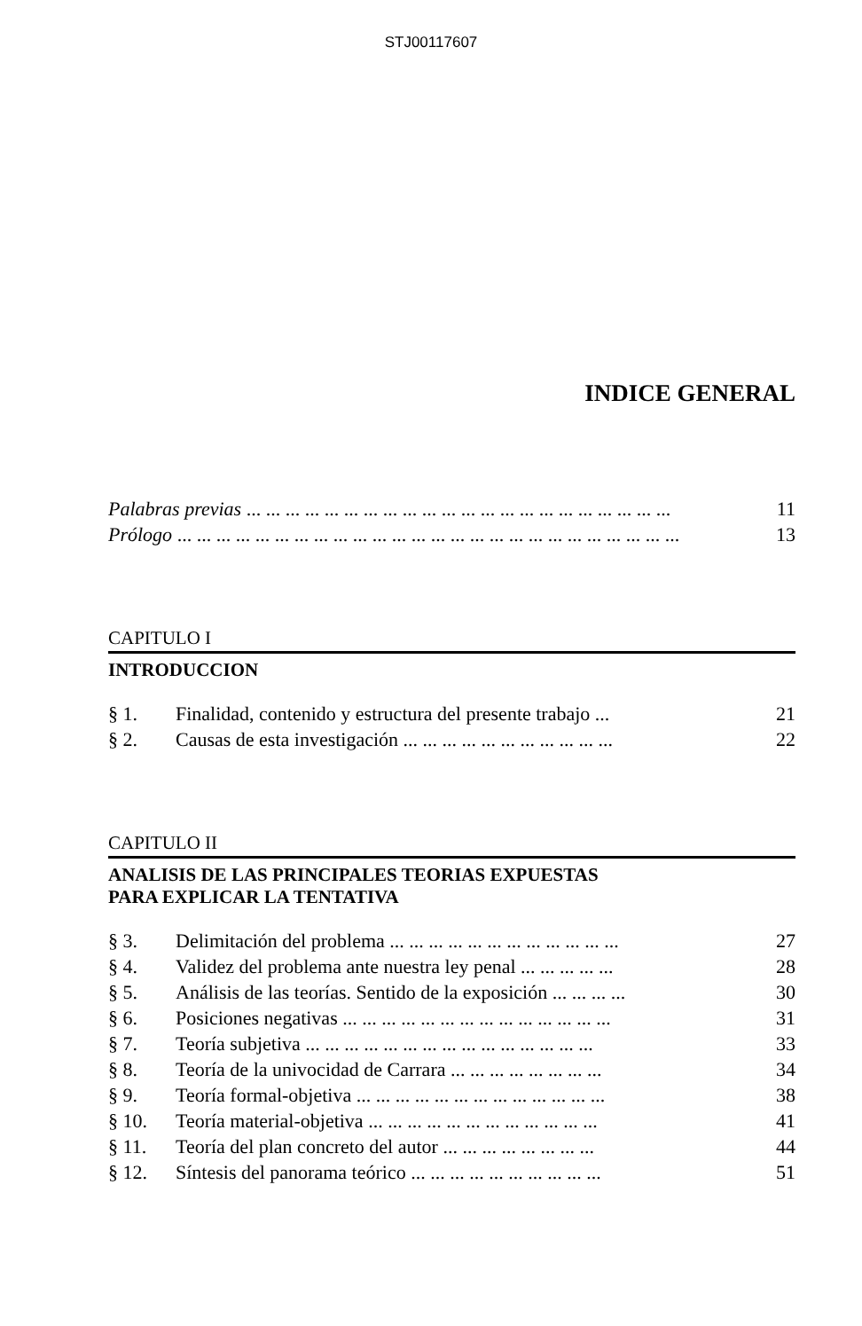STJ00117607
INDICE GENERAL
Palabras previas ... ... ... ... ... ... ... ... ... ... ... ... ... ... ... ... ... ... ... ... ... ... 11
Prólogo ... ... ... ... ... ... ... ... ... ... ... ... ... ... ... ... ... ... ... ... ... ... ... ... ... ... 13
CAPITULO I
INTRODUCCION
§ 1. Finalidad, contenido y estructura del presente trabajo ... 21
§ 2. Causas de esta investigación ... ... ... ... ... ... ... ... ... ... ... 22
CAPITULO II
ANALISIS DE LAS PRINCIPALES TEORIAS EXPUESTAS
PARA EXPLICAR LA TENTATIVA
§ 3. Delimitación del problema ... ... ... ... ... ... ... ... ... ... ... ... 27
§ 4. Validez del problema ante nuestra ley penal ... ... ... ... ... 28
§ 5. Análisis de las teorías. Sentido de la exposición ... ... ... ... 30
§ 6. Posiciones negativas ... ... ... ... ... ... ... ... ... ... ... ... ... ... 31
§ 7. Teoría subjetiva ... ... ... ... ... ... ... ... ... ... ... ... ... ... ... 33
§ 8. Teoría de la univocidad de Carrara ... ... ... ... ... ... ... ... 34
§ 9. Teoría formal-objetiva ... ... ... ... ... ... ... ... ... ... ... ... ... 38
§ 10. Teoría material-objetiva ... ... ... ... ... ... ... ... ... ... ... ... 41
§ 11. Teoría del plan concreto del autor ... ... ... ... ... ... ... ... 44
§ 12. Síntesis del panorama teórico ... ... ... ... ... ... ... ... ... ... 51